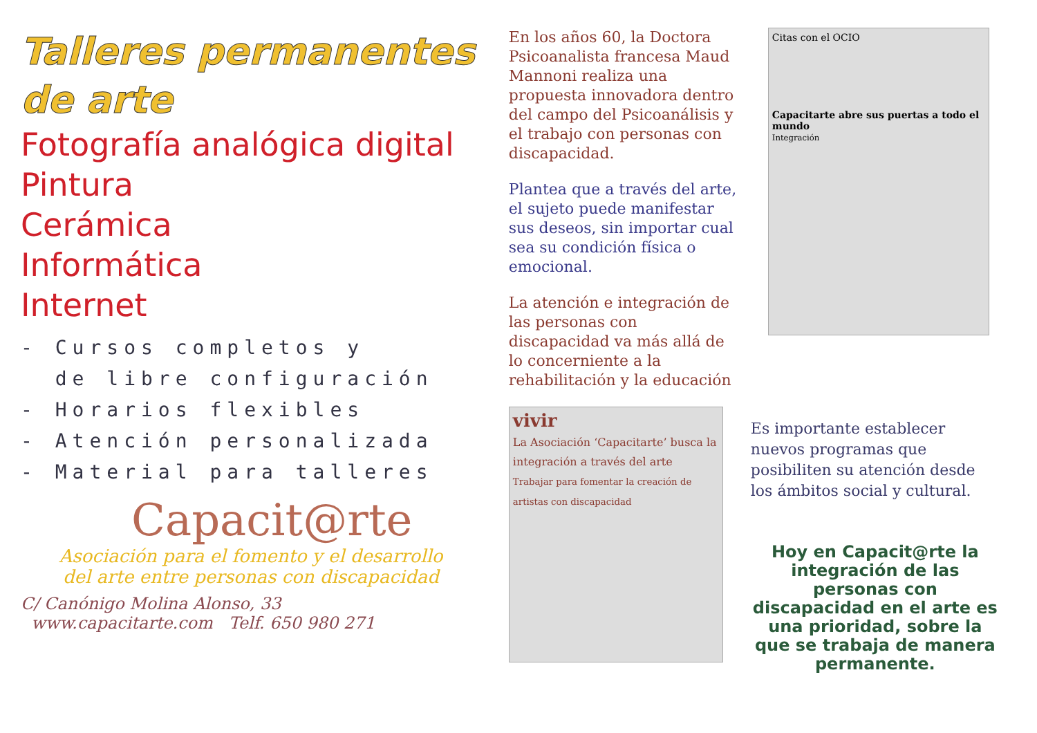Talleres permanentes
de arte
Fotografía analógica digital
Pintura
Cerámica
Informática
Internet
- Cursos completos y
de libre configuración
- Horarios flexibles
- Atención personalizada
- Material para talleres
Capacit@rte
Asociación para el fomento y el desarrollo
del arte entre personas con discapacidad
C/ Canónigo Molina Alonso, 33
www.capacitarte.com Telf. 650 980 271
En los años 60, la Doctora Psicoanalista francesa Maud Mannoni realiza una propuesta innovadora dentro del campo del Psicoanálisis y el trabajo con personas con discapacidad.
Plantea que a través del arte, el sujeto puede manifestar sus deseos, sin importar cual sea su condición física o emocional.
La atención e integración de las personas con discapacidad va más allá de lo concerniente a la rehabilitación y la educación
vivir
La Asociación ‘Capacitarte’ busca la integración a través del arte
Trabajar para fomentar la creación de artistas con discapacidad
Citas con el OCIO
Capacitarte abre sus puertas a todo el mundo
Integración
Es importante establecer nuevos programas que posibiliten su atención desde los ámbitos social y cultural.
Hoy en Capacit@rte la integración de las personas con discapacidad en el arte es una prioridad, sobre la que se trabaja de manera permanente.